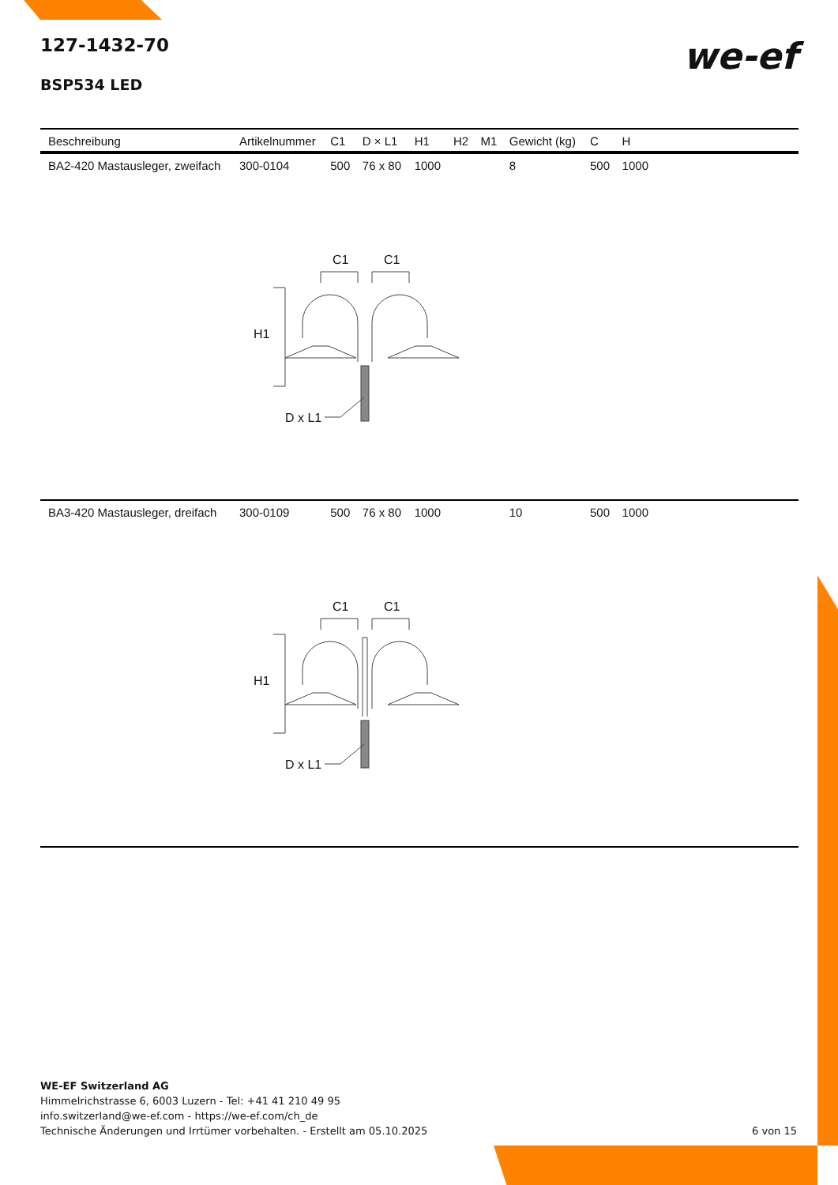we-ef
127-1432-70
BSP534 LED
| Beschreibung | Artikelnummer | C1 | D × L1 | H1 | H2 | M1 | Gewicht (kg) | C | H | |
| --- | --- | --- | --- | --- | --- | --- | --- | --- | --- | --- |
| BA2-420 Mastausleger, zweifach | 300-0104 | 500 | 76 x 80 | 1000 | | | 8 | 500 | 1000 | |
| C1 C1 H1 D x L1 | | | | | | | | | | |
| BA3-420 Mastausleger, dreifach | 300-0109 | 500 | 76 x 80 | 1000 | | | 10 | 500 | 1000 | |
| C1 C1 H1 D x L1 | | | | | | | | | | |
WE-EF Switzerland AG
Himmelrichstrasse 6, 6003 Luzern - Tel: +41 41 210 49 95
info.switzerland@we-ef.com - https://we-ef.com/ch_de
Technische Änderungen und Irrtümer vorbehalten. - Erstellt am 05.10.2025
6 von 15